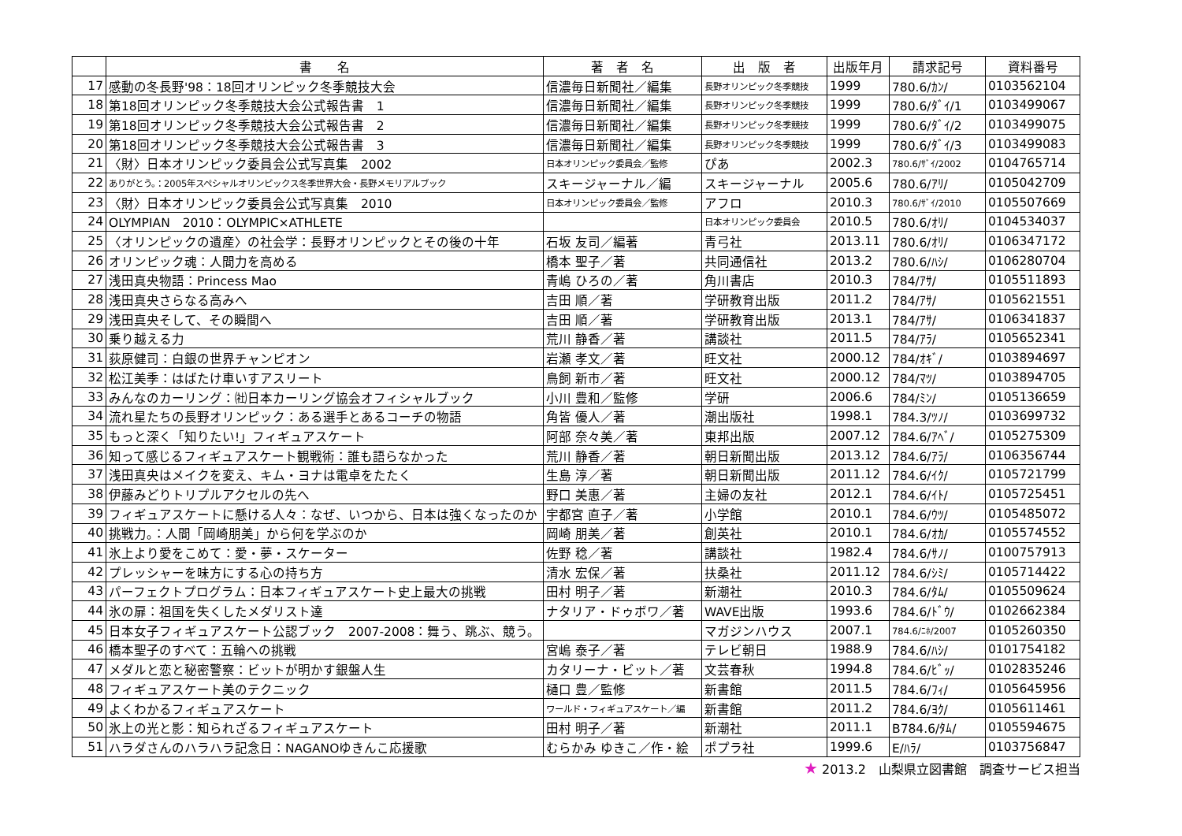| | 書 名 | 著 者 名 | 出 版 者 | 出版年月 | 請求記号 | 資料番号 |
| --- | --- | --- | --- | --- | --- | --- |
| 17 | 感動の冬長野'98：18回オリンピック冬季競技大会 | 信濃毎日新聞社／編集 | 長野オリンピック冬季競技 | 1999 | 780.6/ｶﾝ/ | 0103562104 |
| 18 | 第18回オリンピック冬季競技大会公式報告書 1 | 信濃毎日新聞社／編集 | 長野オリンピック冬季競技 | 1999 | 780.6/ﾀﾞｲ/1 | 0103499067 |
| 19 | 第18回オリンピック冬季競技大会公式報告書 2 | 信濃毎日新聞社／編集 | 長野オリンピック冬季競技 | 1999 | 780.6/ﾀﾞｲ/2 | 0103499075 |
| 20 | 第18回オリンピック冬季競技大会公式報告書 3 | 信濃毎日新聞社／編集 | 長野オリンピック冬季競技 | 1999 | 780.6/ﾀﾞｲ/3 | 0103499083 |
| 21 | 〈財〉日本オリンピック委員会公式写真集 2002 | 日本オリンピック委員会／監修 | ぴあ | 2002.3 | 780.6/ｻﾞｲ/2002 | 0104765714 |
| 22 | ありがとう。：2005年スペシャルオリンピックス冬季世界大会・長野メモリアルブック | スキージャーナル／編 | スキージャーナル | 2005.6 | 780.6/ｱﾘ/ | 0105042709 |
| 23 | 〈財〉日本オリンピック委員会公式写真集 2010 | 日本オリンピック委員会／監修 | アフロ | 2010.3 | 780.6/ｻﾞｲ/2010 | 0105507669 |
| 24 | OLYMPIAN 2010：OLYMPIC×ATHLETE | | 日本オリンピック委員会 | 2010.5 | 780.6/ｵﾘ/ | 0104534037 |
| 25 | 〈オリンピックの遺産〉の社会学：長野オリンピックとその後の十年 | 石坂 友司／編著 | 青弓社 | 2013.11 | 780.6/ｵﾘ/ | 0106347172 |
| 26 | オリンピック魂：人間力を高める | 橋本 聖子／著 | 共同通信社 | 2013.2 | 780.6/ﾊｼ/ | 0106280704 |
| 27 | 浅田真央物語：Princess Mao | 青嶋 ひろの／著 | 角川書店 | 2010.3 | 784/ｱｻ/ | 0105511893 |
| 28 | 浅田真央さらなる高みへ | 吉田 順／著 | 学研教育出版 | 2011.2 | 784/ｱｻ/ | 0105621551 |
| 29 | 浅田真央そして、その瞬間へ | 吉田 順／著 | 学研教育出版 | 2013.1 | 784/ｱｻ/ | 0106341837 |
| 30 | 乗り越える力 | 荒川 静香／著 | 講談社 | 2011.5 | 784/ｱﾗ/ | 0105652341 |
| 31 | 荻原健司：白銀の世界チャンピオン | 岩瀬 孝文／著 | 旺文社 | 2000.12 | 784/ｵｷﾞ/ | 0103894697 |
| 32 | 松江美季：はばたけ車いすアスリート | 鳥飼 新市／著 | 旺文社 | 2000.12 | 784/ﾏﾂ/ | 0103894705 |
| 33 | みんなのカーリング：㈳日本カーリング協会オフィシャルブック | 小川 豊和／監修 | 学研 | 2006.6 | 784/ﾐﾝ/ | 0105136659 |
| 34 | 流れ星たちの長野オリンピック：ある選手とあるコーチの物語 | 角皆 優人／著 | 潮出版社 | 1998.1 | 784.3/ﾂﾉ/ | 0103699732 |
| 35 | もっと深く「知りたい!」フィギュアスケート | 阿部 奈々美／著 | 東邦出版 | 2007.12 | 784.6/ｱﾍﾞ/ | 0105275309 |
| 36 | 知って感じるフィギュアスケート観戦術：誰も語らなかった | 荒川 静香／著 | 朝日新聞出版 | 2013.12 | 784.6/ｱﾗ/ | 0106356744 |
| 37 | 浅田真央はメイクを変え、キム・ヨナは電卓をたたく | 生島 淳／著 | 朝日新聞出版 | 2011.12 | 784.6/ｲｸ/ | 0105721799 |
| 38 | 伊藤みどりトリプルアクセルの先へ | 野口 美惠／著 | 主婦の友社 | 2012.1 | 784.6/ｲﾄ/ | 0105725451 |
| 39 | フィギュアスケートに懸ける人々：なぜ、いつから、日本は強くなったのか | 宇都宮 直子／著 | 小学館 | 2010.1 | 784.6/ｳﾂ/ | 0105485072 |
| 40 | 挑戦力。：人間「岡崎朋美」から何を学ぶのか | 岡崎 朋美／著 | 創英社 | 2010.1 | 784.6/ｵｶ/ | 0105574552 |
| 41 | 氷上より愛をこめて：愛・夢・スケーター | 佐野 稔／著 | 講談社 | 1982.4 | 784.6/ｻﾉ/ | 0100757913 |
| 42 | プレッシャーを味方にする心の持ち方 | 清水 宏保／著 | 扶桑社 | 2011.12 | 784.6/ｼﾐ/ | 0105714422 |
| 43 | パーフェクトプログラム：日本フィギュアスケート史上最大の挑戦 | 田村 明子／著 | 新潮社 | 2010.3 | 784.6/ﾀﾑ/ | 0105509624 |
| 44 | 氷の扉：祖国を失くしたメダリスト達 | ナタリア・ドゥボワ／著 | WAVE出版 | 1993.6 | 784.6/ﾄﾞｳ/ | 0102662384 |
| 45 | 日本女子フィギュアスケート公認ブック 2007-2008：舞う、跳ぶ、競う。 | | マガジンハウス | 2007.1 | 784.6/ﾆﾎ/2007 | 0105260350 |
| 46 | 橋本聖子のすべて：五輪への挑戦 | 宮嶋 泰子／著 | テレビ朝日 | 1988.9 | 784.6/ﾊｼ/ | 0101754182 |
| 47 | メダルと恋と秘密警察：ビットが明かす銀盤人生 | カタリーナ・ビット／著 | 文芸春秋 | 1994.8 | 784.6/ﾋﾞｯ/ | 0102835246 |
| 48 | フィギュアスケート美のテクニック | 樋口 豊／監修 | 新書館 | 2011.5 | 784.6/ﾌｨ/ | 0105645956 |
| 49 | よくわかるフィギュアスケート | ワールド・フィギュアスケート／編 | 新書館 | 2011.2 | 784.6/ﾖｸ/ | 0105611461 |
| 50 | 氷上の光と影：知られざるフィギュアスケート | 田村 明子／著 | 新潮社 | 2011.1 | B784.6/ﾀﾑ/ | 0105594675 |
| 51 | ハラダさんのハラハラ記念日：NAGANOゆきんこ応援歌 | むらかみ ゆきこ／作・絵 | ポプラ社 | 1999.6 | E/ﾊﾗ/ | 0103756847 |
★ 2013.2　山梨県立図書館　調査サービス担当